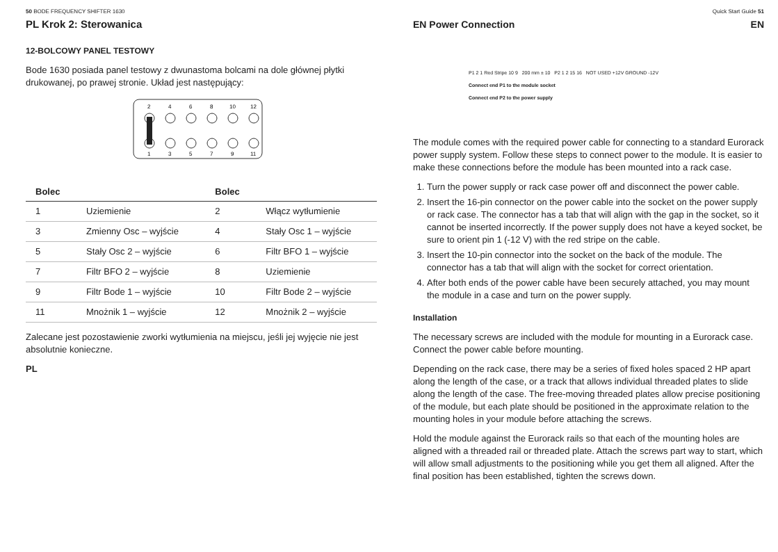50 BODE FREQUENCY SHIFTER 1630
PL Krok 2: Sterowanica
12-BOLCOWY PANEL TESTOWY
Bode 1630 posiada panel testowy z dwunastoma bolcami na dole głównej płytki drukowanej, po prawej stronie. Układ jest następujący:
2
4
6
8
10
12
1
3
5
7
9
11
| Bolec | | Bolec | |
| --- | --- | --- | --- |
| 1 | Uziemienie | 2 | Włącz wytłumienie |
| 3 | Zmienny Osc – wyjście | 4 | Stały Osc 1 – wyjście |
| 5 | Stały Osc 2 – wyjście | 6 | Filtr BFO 1 – wyjście |
| 7 | Filtr BFO 2 – wyjście | 8 | Uziemienie |
| 9 | Filtr Bode 1 – wyjście | 10 | Filtr Bode 2 – wyjście |
| 11 | Mnożnik 1 – wyjście | 12 | Mnożnik 2 – wyjście |
Zalecane jest pozostawienie zworki wytłumienia na miejscu, jeśli jej wyjęcie nie jest absolutnie konieczne.
PL
Quick Start Guide 51
EN Power Connection EN
P1 2 1 Red Stripe 10 9 200 mm ± 10 P2 1 2 15 16 NOT USED +12V GROUND -12V
Connect end P1 to the module socket
Connect end P2 to the power supply
The module comes with the required power cable for connecting to a standard Eurorack power supply system. Follow these steps to connect power to the module. It is easier to make these connections before the module has been mounted into a rack case.
1. Turn the power supply or rack case power off and disconnect the power cable.
2. Insert the 16-pin connector on the power cable into the socket on the power supply or rack case. The connector has a tab that will align with the gap in the socket, so it cannot be inserted incorrectly. If the power supply does not have a keyed socket, be sure to orient pin 1 (-12 V) with the red stripe on the cable.
3. Insert the 10-pin connector into the socket on the back of the module. The connector has a tab that will align with the socket for correct orientation.
4. After both ends of the power cable have been securely attached, you may mount the module in a case and turn on the power supply.
Installation
The necessary screws are included with the module for mounting in a Eurorack case. Connect the power cable before mounting.
Depending on the rack case, there may be a series of fixed holes spaced 2 HP apart along the length of the case, or a track that allows individual threaded plates to slide along the length of the case. The free-moving threaded plates allow precise positioning of the module, but each plate should be positioned in the approximate relation to the mounting holes in your module before attaching the screws.
Hold the module against the Eurorack rails so that each of the mounting holes are aligned with a threaded rail or threaded plate. Attach the screws part way to start, which will allow small adjustments to the positioning while you get them all aligned. After the final position has been established, tighten the screws down.